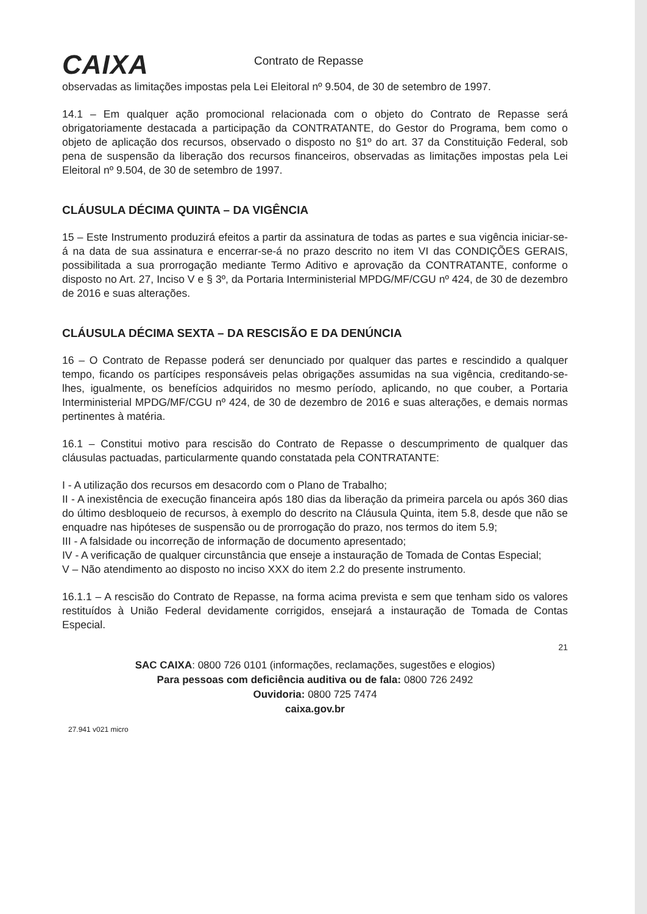CAIXA
Contrato de Repasse
observadas as limitações impostas pela Lei Eleitoral nº 9.504, de 30 de setembro de 1997.
14.1 – Em qualquer ação promocional relacionada com o objeto do Contrato de Repasse será obrigatoriamente destacada a participação da CONTRATANTE, do Gestor do Programa, bem como o objeto de aplicação dos recursos, observado o disposto no §1º do art. 37 da Constituição Federal, sob pena de suspensão da liberação dos recursos financeiros, observadas as limitações impostas pela Lei Eleitoral nº 9.504, de 30 de setembro de 1997.
CLÁUSULA DÉCIMA QUINTA – DA VIGÊNCIA
15 – Este Instrumento produzirá efeitos a partir da assinatura de todas as partes e sua vigência iniciar-se-á na data de sua assinatura e encerrar-se-á no prazo descrito no item VI das CONDIÇÕES GERAIS, possibilitada a sua prorrogação mediante Termo Aditivo e aprovação da CONTRATANTE, conforme o disposto no Art. 27, Inciso V e § 3º, da Portaria Interministerial MPDG/MF/CGU nº 424, de 30 de dezembro de 2016 e suas alterações.
CLÁUSULA DÉCIMA SEXTA – DA RESCISÃO E DA DENÚNCIA
16 – O Contrato de Repasse poderá ser denunciado por qualquer das partes e rescindido a qualquer tempo, ficando os partícipes responsáveis pelas obrigações assumidas na sua vigência, creditando-se-lhes, igualmente, os benefícios adquiridos no mesmo período, aplicando, no que couber, a Portaria Interministerial MPDG/MF/CGU nº 424, de 30 de dezembro de 2016 e suas alterações, e demais normas pertinentes à matéria.
16.1 – Constitui motivo para rescisão do Contrato de Repasse o descumprimento de qualquer das cláusulas pactuadas, particularmente quando constatada pela CONTRATANTE:
I - A utilização dos recursos em desacordo com o Plano de Trabalho;
II - A inexistência de execução financeira após 180 dias da liberação da primeira parcela ou após 360 dias do último desbloqueio de recursos, à exemplo do descrito na Cláusula Quinta, item 5.8, desde que não se enquadre nas hipóteses de suspensão ou de prorrogação do prazo, nos termos do item 5.9;
III - A falsidade ou incorreção de informação de documento apresentado;
IV - A verificação de qualquer circunstância que enseje a instauração de Tomada de Contas Especial;
V – Não atendimento ao disposto no inciso XXX do item 2.2 do presente instrumento.
16.1.1 – A rescisão do Contrato de Repasse, na forma acima prevista e sem que tenham sido os valores restituídos à União Federal devidamente corrigidos, ensejará a instauração de Tomada de Contas Especial.
21
SAC CAIXA: 0800 726 0101 (informações, reclamações, sugestões e elogios)
Para pessoas com deficiência auditiva ou de fala: 0800 726 2492
Ouvidoria: 0800 725 7474
caixa.gov.br
27.941 v021 micro